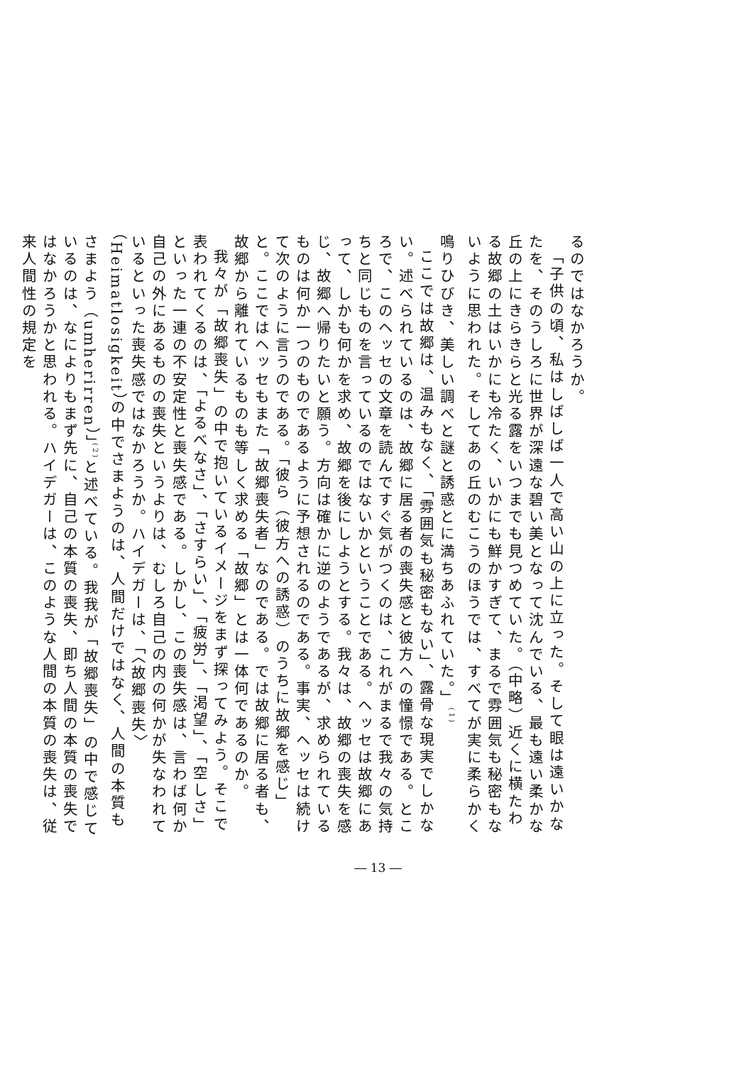るのではなかろうか。
「子供の頃、私はしばしば一人で高い山の上に立った。そして眼は遠いかなたを、そのうしろに世界が深遠な碧い美となって沈んでいる、最も遠い柔かな丘の上にきらきらと光る露をいつまでも見つめていた。（中略）近くに横たわる故郷の土はいかにも冷たく、いかにも鮮かすぎて、まるで雰囲気も秘密もないように思われた。そしてあの丘のむこうのほうでは、すべてが実に柔らかく鳴りひびき、美しい調べと謎と誘惑とに満ちあふれていた。」<sup>(1)</sup>
ここでは故郷は、温みもなく、「雰囲気も秘密もない」、露骨な現実でしかない。述べられているのは、故郷に居る者の喪失感と彼方への憧憬である。ところで、このヘッセの文章を読んですぐ気がつくのは、これがまるで我々の気持ちと同じものを言っているのではないかということである。ヘッセは故郷にあって、しかも何かを求め、故郷を後にしようとする。我々は、故郷の喪失を感じ、故郷へ帰りたいと願う。方向は確かに逆のようであるが、求められているものは何か一つのものであるように予想されるのである。事実、ヘッセは続けて次のように言うのである。「彼ら（彼方への誘惑）のうちに故郷を感じ」と。ここではヘッセもまた「故郷喪失者」なのである。では故郷に居る者も、故郷から離れているものも等しく求める「故郷」とは一体何であるのか。
我々が「故郷喪失」の中で抱いているイメージをまず探ってみよう。そこで表われてくるのは、「よるべなさ」、「さすらい」、「疲労」、「渇望」、「空しさ」といった一連の不安定性と喪失感である。しかし、この喪失感は、言わば何か自己の外にあるものの喪失というよりは、むしろ自己の内の何かが失なわれているといった喪失感ではなかろうか。ハイデガーは、「〈故郷喪失〉（Heimatlosigkeit）の中でさまようのは、人間だけではなく、人間の本質もさまよう（umherirren）」<sup>(2)</sup>と述べている。我我が「故郷喪失」の中で感じているのは、なによりもまず先に、自己の本質の喪失、即ち人間の本質の喪失ではなかろうかと思われる。ハイデガーは、このような人間の本質の喪失は、従来人間性の規定を
― 13 ―